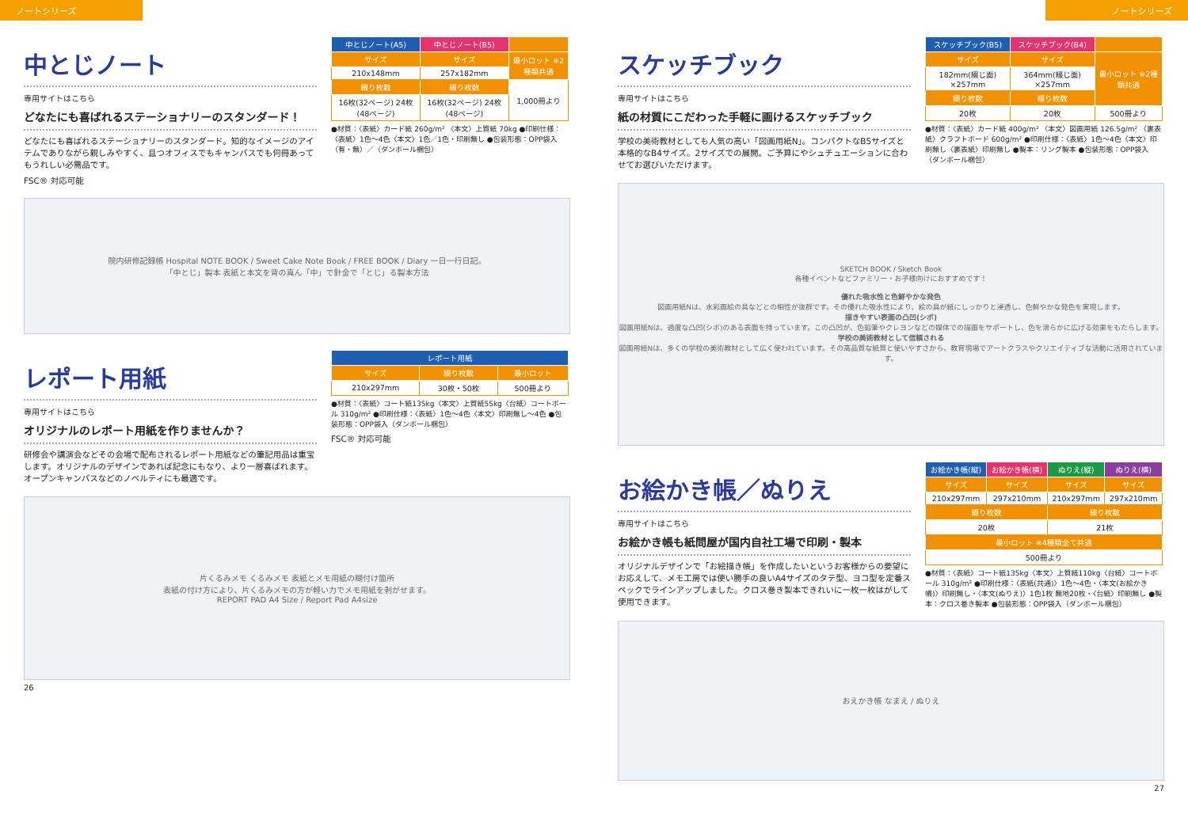ノートシリーズ ノートシリーズ
中とじノート
専用サイトはこちら
どなたにも喜ばれるステーショナリーのスタンダード！
どなたにも喜ばれるステーショナリーのスタンダード。知的なイメージのアイテムでありながら親しみやすく、且つオフィスでもキャンパスでも何冊あってもうれしい必需品です。
FSC® 対応可能
| 中とじノート(A5) | 中とじノート(B5) | |
| --- | --- | --- |
| サイズ | サイズ | 最小ロット ※2種類共通 |
| 210x148mm | 257x182mm | |
| 綴り枚数 | 綴り枚数 | 1,000冊より |
| 16枚(32ページ) 24枚(48ページ) | 16枚(32ページ) 24枚(48ページ) | |
●材質：〈表紙〉カード紙 260g/m² 〈本文〉上質紙 70kg ●印刷仕様：〈表紙〉1色～4色〈本文〉1色／1色・印刷無し ●包装形態：OPP袋入（有・無）／（ダンボール梱包）
院内研修記録帳 Hospital NOTE BOOK / Sweet Cake Note Book / FREE BOOK / Diary 一日一行日記。
「中とじ」製本 表紙と本文を背の真ん「中」で針金で「とじ」る製本方法
レポート用紙
専用サイトはこちら
オリジナルのレポート用紙を作りませんか？
研修会や講演会などその会場で配布されるレポート用紙などの筆記用品は重宝します。オリジナルのデザインであれば記念にもなり、より一層喜ばれます。オープンキャンパスなどのノベルティにも最適です。
| レポート用紙 | | |
| --- | --- | --- |
| サイズ | 綴り枚数 | 最小ロット |
| 210x297mm | 30枚・50枚 | 500冊より |
●材質：〈表紙〉コート紙135kg〈本文〉上質紙55kg〈台紙〉コートボール 310g/m² ●印刷仕様：〈表紙〉1色～4色〈本文〉印刷無し～4色 ●包装形態：OPP袋入（ダンボール梱包）
FSC® 対応可能
片くるみメモ くるみメモ 表紙とメモ用紙の糊付け箇所
表紙の付け方により、片くるみメモの方が軽い力でメモ用紙を剥がせます。
REPORT PAD A4 Size / Report Pad A4size
26
スケッチブック
専用サイトはこちら
紙の材質にこだわった手軽に画けるスケッチブック
学校の美術教材としても人気の高い「図画用紙N」。コンパクトなB5サイズと本格的なB4サイズ。2サイズでの展開。ご予算にやシュチュエーションに合わせてお選びいただけます。
| スケッチブック(B5) | スケッチブック(B4) | |
| --- | --- | --- |
| サイズ | サイズ | 最小ロット ※2種類共通 |
| 182mm(綴じ面) ×257mm | 364mm(綴じ面) ×257mm | |
| 綴り枚数 | 綴り枚数 | |
| 20枚 | 20枚 | 500冊より |
●材質：〈表紙〉カード紙 400g/m² 〈本文〉図画用紙 126.5g/m² 〈裏表紙〉クラフトボード 600g/m² ●印刷仕様：〈表紙〉1色～4色〈本文〉印刷無し〈裏表紙〉印刷無し ●製本：リング製本 ●包装形態：OPP袋入（ダンボール梱包）
SKETCH BOOK / Sketch Book
各種イベントなどファミリー・お子様向けにおすすめです！
優れた吸水性と色鮮やかな発色
図画用紙Nは、水彩画絵の具などとの相性が抜群です。その優れた吸水性により、絵の具が紙にしっかりと浸透し、色鮮やかな発色を実現します。
描きやすい表面の凸凹(シボ)
図画用紙Nは、適度な凸凹(シボ)のある表面を持っています。この凸凹が、色鉛筆やクレヨンなどの媒体での描画をサポートし、色を滑らかに広げる効果をもたらします。
学校の美術教材として信頼される
図画用紙Nは、多くの学校の美術教材として広く使われています。その高品質な紙質と使いやすさから、教育現場でアートクラスやクリエイティブな活動に活用されています。
お絵かき帳／ぬりえ
専用サイトはこちら
お絵かき帳も紙問屋が国内自社工場で印刷・製本
オリジナルデザインで「お絵描き帳」を作成したいというお客様からの要望にお応えして、メモ工房では使い勝手の良いA4サイズのタテ型、ヨコ型を定番スペックでラインアップしました。クロス巻き製本できれいに一枚一枚はがして使用できます。
| お絵かき帳(縦) | お絵かき帳(横) | ぬりえ(縦) | ぬりえ(横) |
| --- | --- | --- | --- |
| サイズ | サイズ | サイズ | サイズ |
| 210x297mm | 297x210mm | 210x297mm | 297x210mm |
| 綴り枚数 | | 綴り枚数 | |
| 20枚 | | 21枚 | |
| 最小ロット ※4種類全て共通 | | | |
| 500冊より | | | |
●材質：〈表紙〉コート紙135kg〈本文〉上質紙110kg〈台紙〉コートボール 310g/m² ●印刷仕様：〈表紙(共通)〉1色～4色・〈本文(お絵かき帳)〉印刷無し・〈本文(ぬりえ)〉1色1枚 無地20枚・〈台紙〉印刷無し ●製本：クロス巻き製本 ●包装形態：OPP袋入（ダンボール梱包）
おえかき帳 なまえ / ぬりえ
27